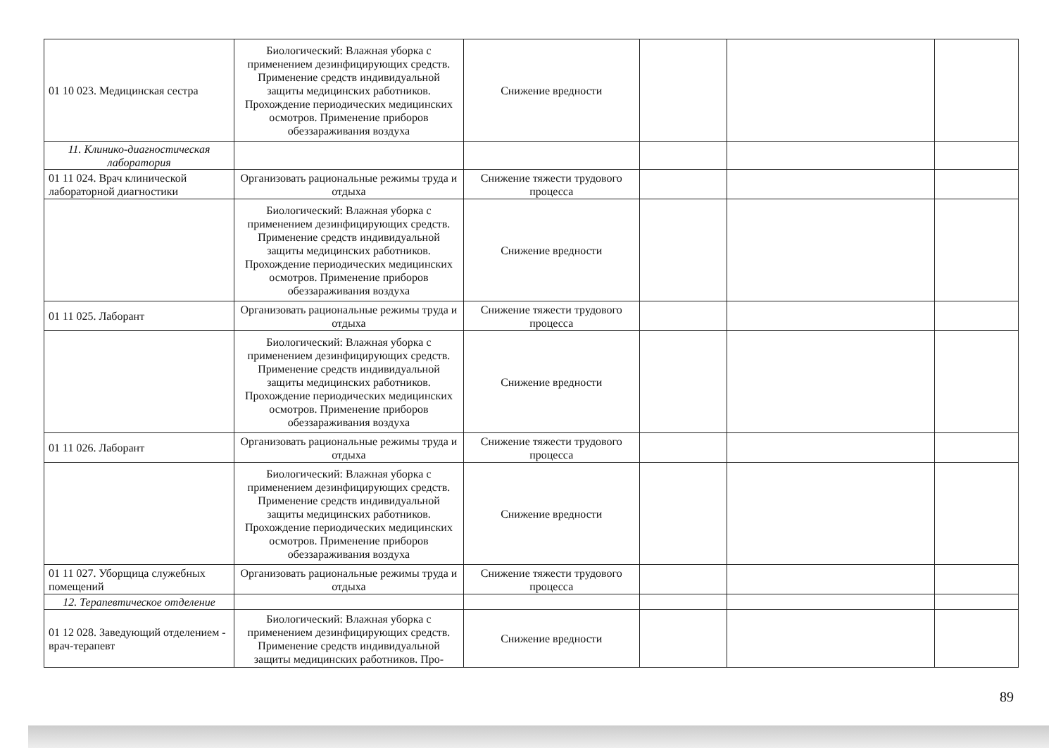| 01 10 023. Медицинская сестра | Биологический: Влажная уборка с применением дезинфицирующих средств. Применение средств индивидуальной защиты медицинских работников. Прохождение периодических медицинских осмотров. Применение приборов обеззараживания воздуха | Снижение вредности | | | |
| 11. Клинико-диагностическая лаборатория | | | | | |
| 01 11 024. Врач клинической лабораторной диагностики | Организовать рациональные режимы труда и отдыха | Снижение тяжести трудового процесса | | | |
| | Биологический: Влажная уборка с применением дезинфицирующих средств. Применение средств индивидуальной защиты медицинских работников. Прохождение периодических медицинских осмотров. Применение приборов обеззараживания воздуха | Снижение вредности | | | |
| 01 11 025. Лаборант | Организовать рациональные режимы труда и отдыха | Снижение тяжести трудового процесса | | | |
| | Биологический: Влажная уборка с применением дезинфицирующих средств. Применение средств индивидуальной защиты медицинских работников. Прохождение периодических медицинских осмотров. Применение приборов обеззараживания воздуха | Снижение вредности | | | |
| 01 11 026. Лаборант | Организовать рациональные режимы труда и отдыха | Снижение тяжести трудового процесса | | | |
| | Биологический: Влажная уборка с применением дезинфицирующих средств. Применение средств индивидуальной защиты медицинских работников. Прохождение периодических медицинских осмотров. Применение приборов обеззараживания воздуха | Снижение вредности | | | |
| 01 11 027. Уборщица служебных помещений | Организовать рациональные режимы труда и отдыха | Снижение тяжести трудового процесса | | | |
| 12. Терапевтическое отделение | | | | | |
| 01 12 028. Заведующий отделением - врач-терапевт | Биологический: Влажная уборка с применением дезинфицирующих средств. Применение средств индивидуальной защиты медицинских работников. Про- | Снижение вредности | | | |
89